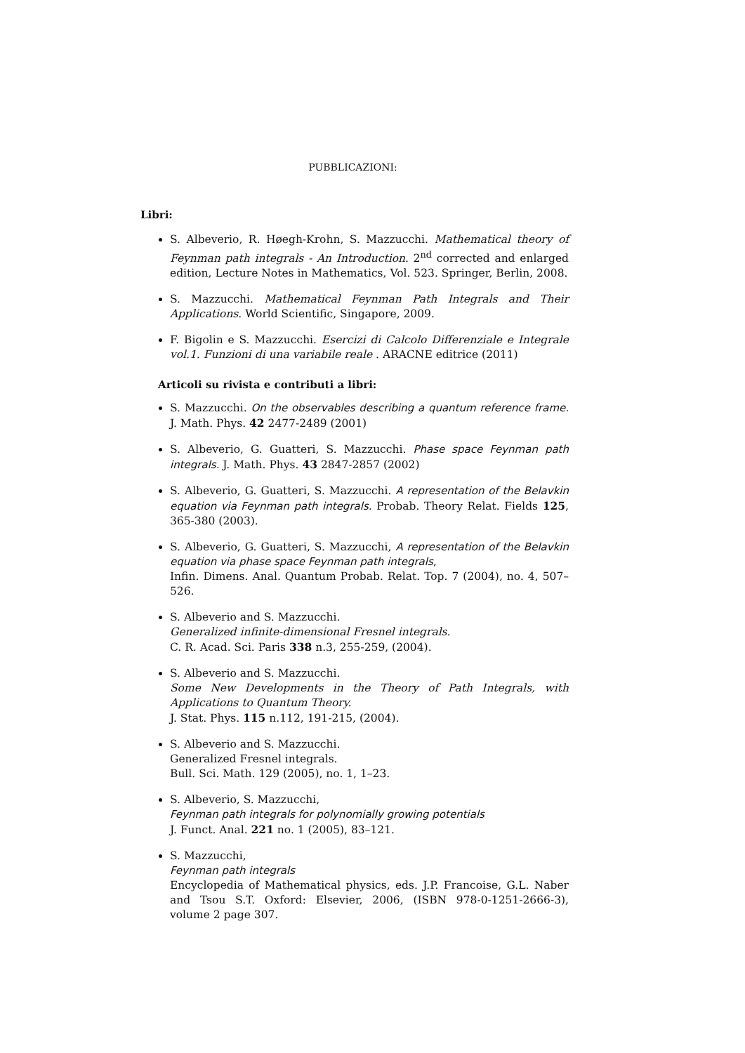PUBBLICAZIONI:
Libri:
S. Albeverio, R. Høegh-Krohn, S. Mazzucchi. Mathematical theory of Feynman path integrals - An Introduction. 2<sup>nd</sup> corrected and enlarged edition, Lecture Notes in Mathematics, Vol. 523. Springer, Berlin, 2008.
S. Mazzucchi. Mathematical Feynman Path Integrals and Their Applications. World Scientific, Singapore, 2009.
F. Bigolin e S. Mazzucchi. Esercizi di Calcolo Differenziale e Integrale vol.1. Funzioni di una variabile reale . ARACNE editrice (2011)
Articoli su rivista e contributi a libri:
S. Mazzucchi. On the observables describing a quantum reference frame. J. Math. Phys. 42 2477-2489 (2001)
S. Albeverio, G. Guatteri, S. Mazzucchi. Phase space Feynman path integrals. J. Math. Phys. 43 2847-2857 (2002)
S. Albeverio, G. Guatteri, S. Mazzucchi. A representation of the Belavkin equation via Feynman path integrals. Probab. Theory Relat. Fields 125, 365-380 (2003).
S. Albeverio, G. Guatteri, S. Mazzucchi, A representation of the Belavkin equation via phase space Feynman path integrals,
Infin. Dimens. Anal. Quantum Probab. Relat. Top. 7 (2004), no. 4, 507–526.
S. Albeverio and S. Mazzucchi.
Generalized infinite-dimensional Fresnel integrals.
C. R. Acad. Sci. Paris 338 n.3, 255-259, (2004).
S. Albeverio and S. Mazzucchi.
Some New Developments in the Theory of Path Integrals, with Applications to Quantum Theory.
J. Stat. Phys. 115 n.112, 191-215, (2004).
S. Albeverio and S. Mazzucchi.
Generalized Fresnel integrals.
Bull. Sci. Math. 129 (2005), no. 1, 1–23.
S. Albeverio, S. Mazzucchi,
Feynman path integrals for polynomially growing potentials
J. Funct. Anal. 221 no. 1 (2005), 83–121.
S. Mazzucchi,
Feynman path integrals
Encyclopedia of Mathematical physics, eds. J.P. Francoise, G.L. Naber and Tsou S.T. Oxford: Elsevier, 2006, (ISBN 978-0-1251-2666-3), volume 2 page 307.